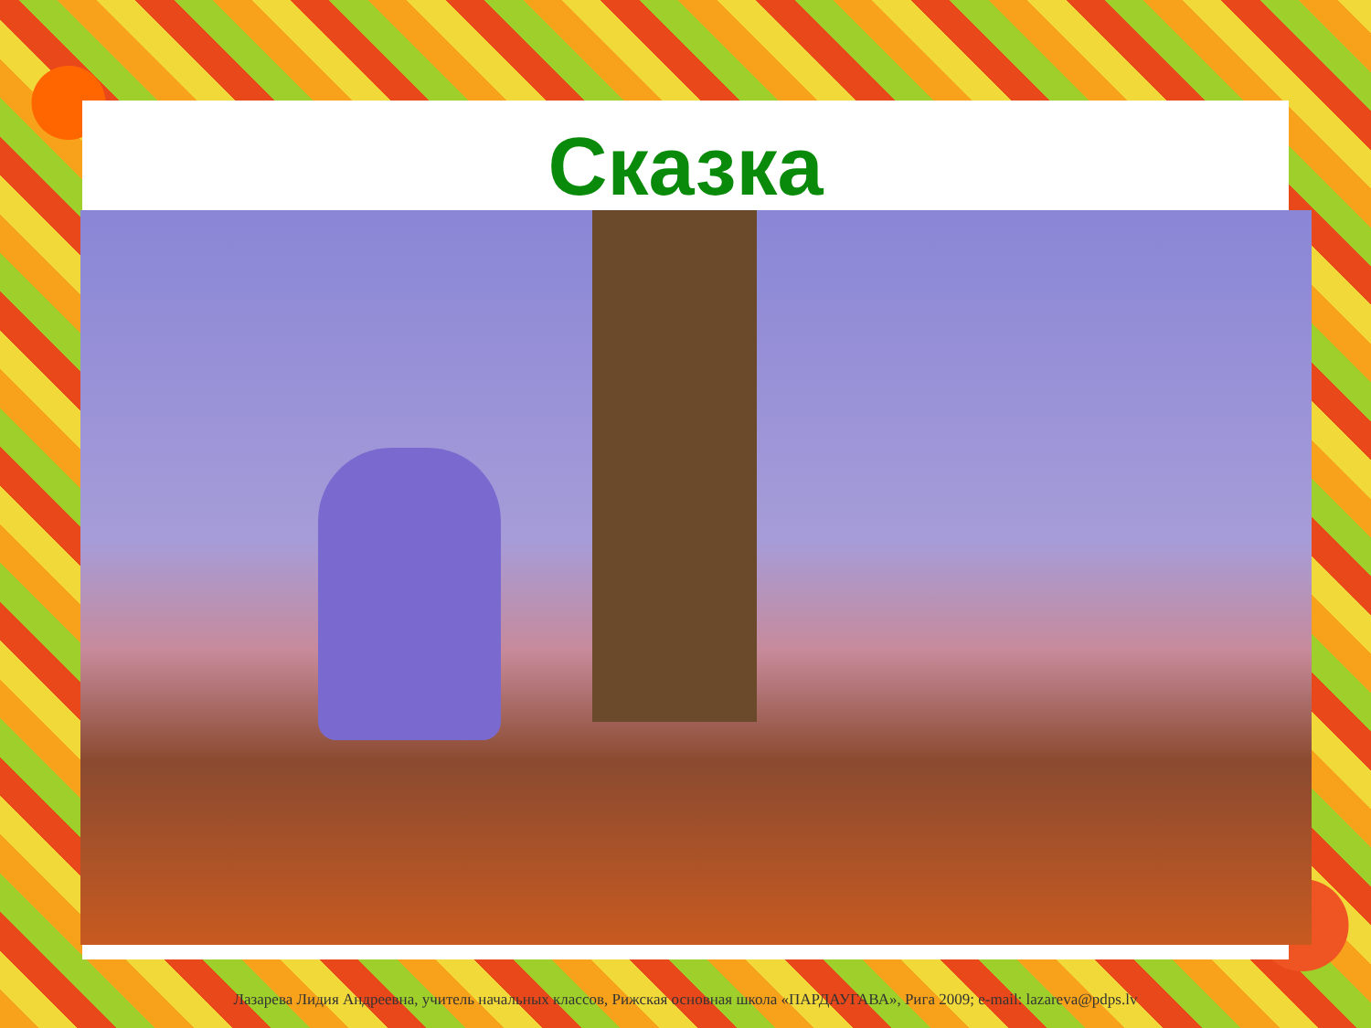Сказка
Лазарева Лидия Андреевна, учитель начальных классов, Рижская основная школа «ПАРДАУГАВА», Рига 2009; e-mail: lazareva@pdps.lv